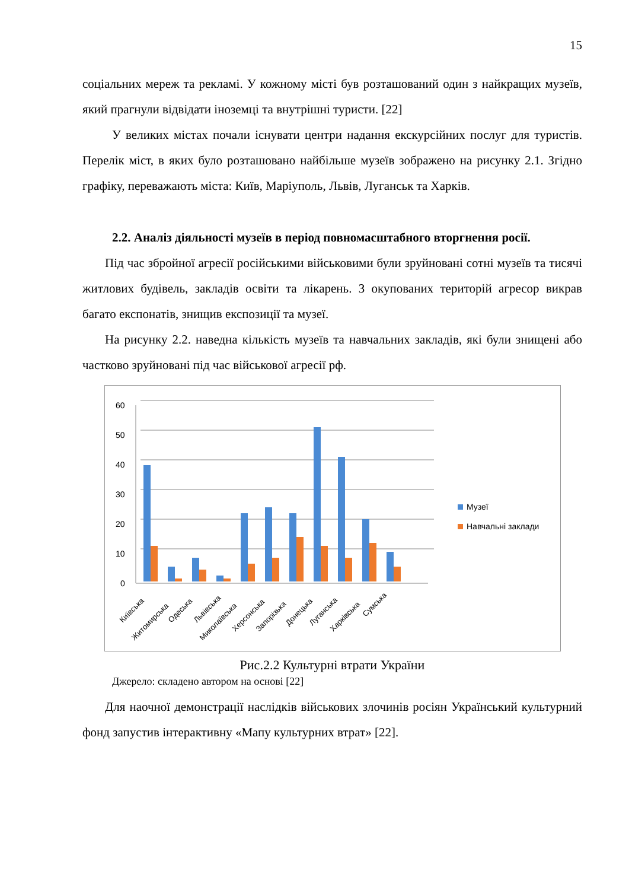15
соціальних мереж та рекламі. У кожному місті був розташований один з найкращих музеїв, який прагнули відвідати іноземці та внутрішні туристи. [22]
У великих містах почали існувати центри надання екскурсійних послуг для туристів. Перелік міст, в яких було розташовано найбільше музеїв зображено на рисунку 2.1. Згідно графіку, переважають міста: Київ, Маріуполь, Львів, Луганськ та Харків.
2.2. Аналіз діяльності музеїв в період повномасштабного вторгнення росії.
Під час збройної агресії російськими військовими були зруйновані сотні музеїв та тисячі житлових будівель, закладів освіти та лікарень. З окупованих територій агресор викрав багато експонатів, знищив експозиції та музеї.
На рисунку 2.2. наведна кількість музеїв та навчальних закладів, які були знищені або частково зруйновані під час військової агресії рф.
60
50
40
30
20
10
0
Київська
Житомирська
Одеська
Львівська
Миколаївська
Херсонська
Запорізька
Донецька
Луганська
Харківська
Сумська
Музеї
Навчальні заклади
Рис.2.2 Культурні втрати України
Джерело: складено автором на основі [22]
Для наочної демонстрації наслідків військових злочинів росіян Український культурний фонд запустив інтерактивну «Мапу культурних втрат» [22].